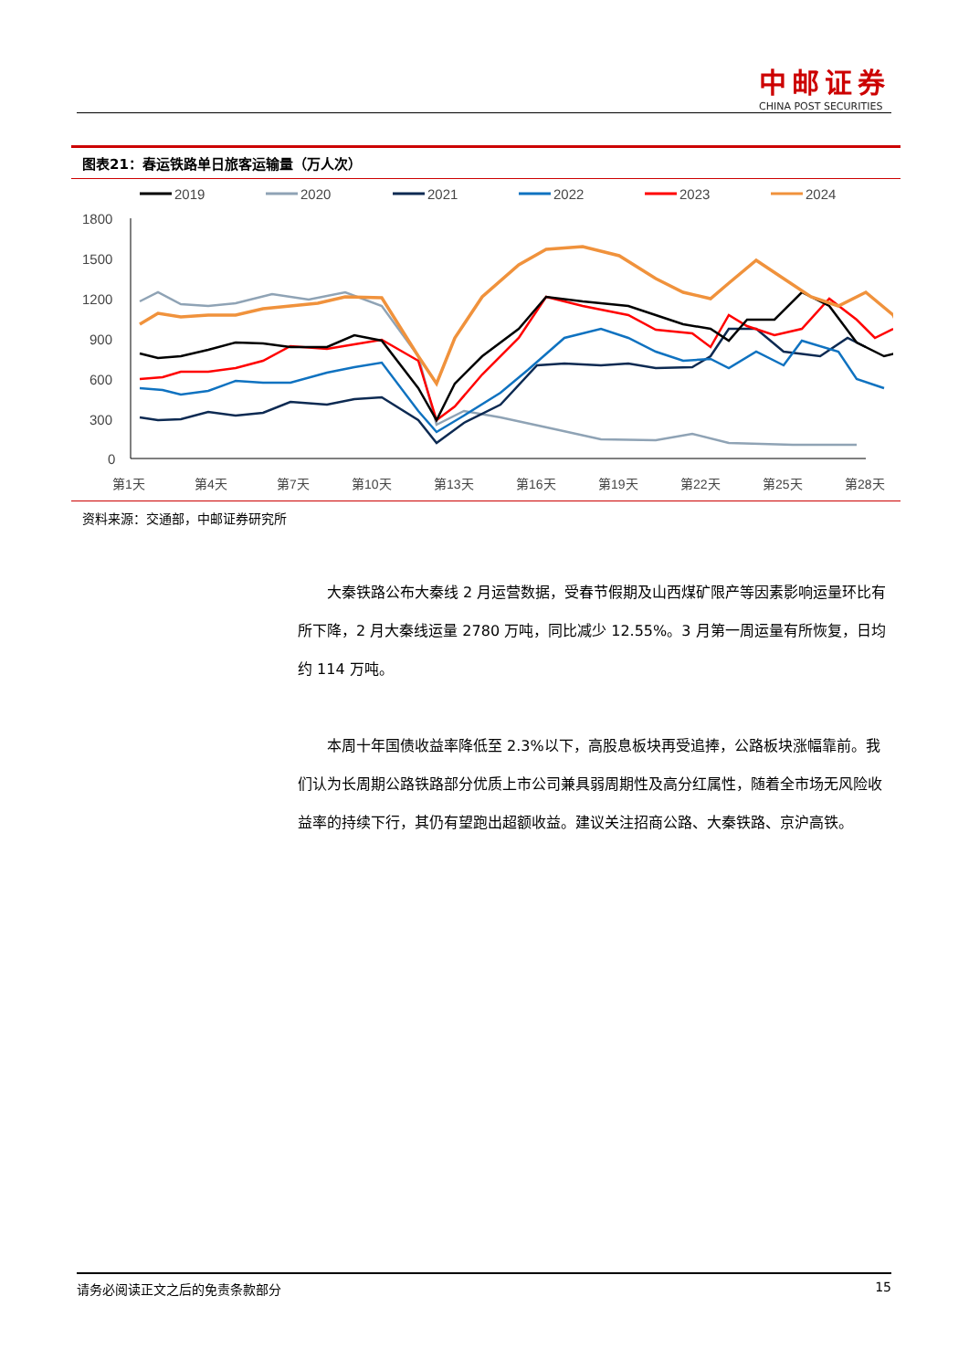中邮证券
CHINA POST SECURITIES
图表21：春运铁路单日旅客运输量（万人次）
2019
2020
2021
2022
2023
2024
1800
1500
1200
900
600
300
0
第1天
第4天
第7天
第10天
第13天
第16天
第19天
第22天
第25天
第28天
资料来源：交通部，中邮证券研究所
大秦铁路公布大秦线 2 月运营数据，受春节假期及山西煤矿限产等因素影响运量环比有所下降，2 月大秦线运量 2780 万吨，同比减少 12.55%。3 月第一周运量有所恢复，日均约 114 万吨。
本周十年国债收益率降低至 2.3%以下，高股息板块再受追捧，公路板块涨幅靠前。我们认为长周期公路铁路部分优质上市公司兼具弱周期性及高分红属性，随着全市场无风险收益率的持续下行，其仍有望跑出超额收益。建议关注招商公路、大秦铁路、京沪高铁。
请务必阅读正文之后的免责条款部分 15